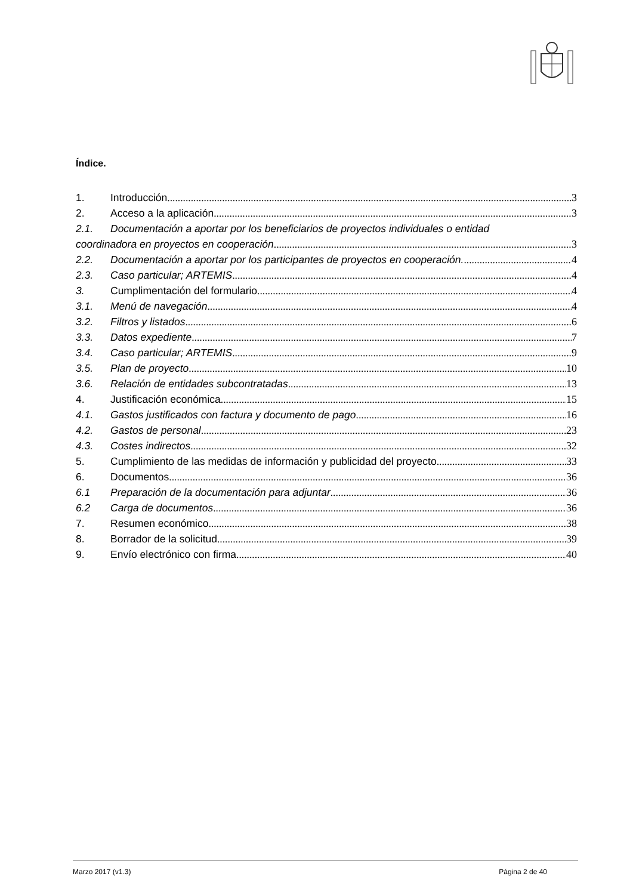Índice.
1. Introducción 3
2. Acceso a la aplicación 3
2.1. Documentación a aportar por los beneficiarios de proyectos individuales o entidad
coordinadora en proyectos en cooperación 3
2.2. Documentación a aportar por los participantes de proyectos en cooperación. 4
2.3. Caso particular; ARTEMIS 4
3. Cumplimentación del formulario 4
3.1. Menú de navegación 4
3.2. Filtros y listados 6
3.3. Datos expediente 7
3.4. Caso particular; ARTEMIS 9
3.5. Plan de proyecto 10
3.6. Relación de entidades subcontratadas 13
4. Justificación económica 15
4.1. Gastos justificados con factura y documento de pago 16
4.2. Gastos de personal 23
4.3. Costes indirectos 32
5. Cumplimiento de las medidas de información y publicidad del proyecto 33
6. Documentos 36
6.1 Preparación de la documentación para adjuntar 36
6.2 Carga de documentos 36
7. Resumen económico 38
8. Borrador de la solicitud 39
9. Envío electrónico con firma 40
Marzo 2017 (v1.3) Página 2 de 40